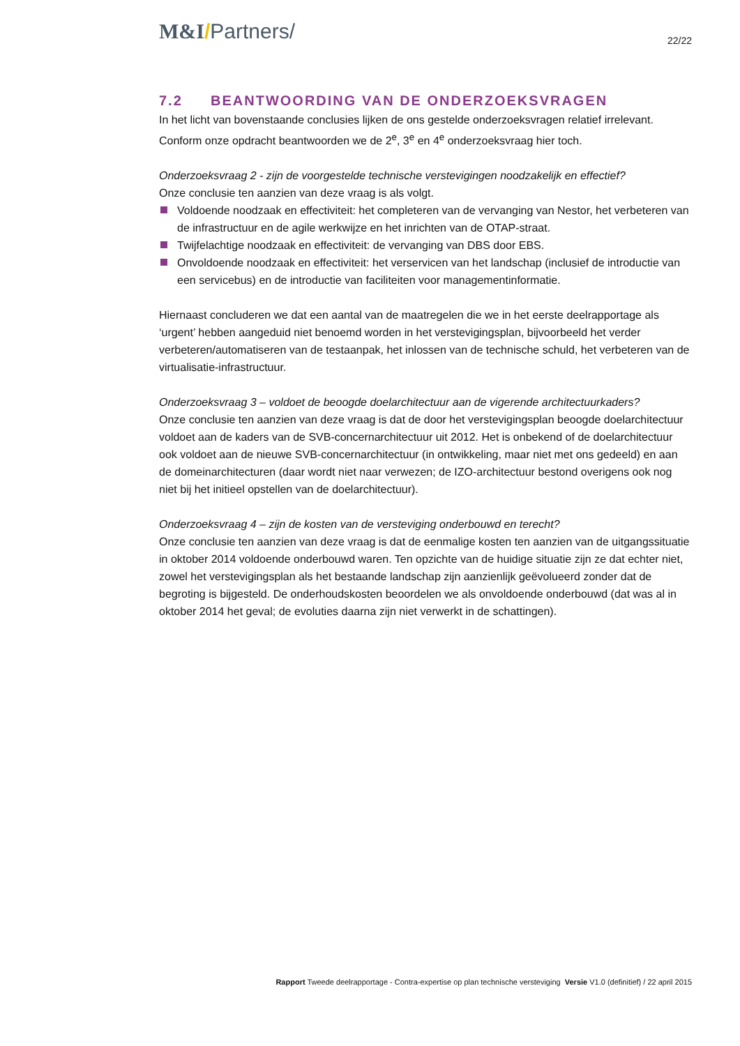M&I/Partners/
22/22
7.2 BEANTWOORDING VAN DE ONDERZOEKSVRAGEN
In het licht van bovenstaande conclusies lijken de ons gestelde onderzoeksvragen relatief irrelevant. Conform onze opdracht beantwoorden we de 2<sup>e</sup>, 3<sup>e</sup> en 4<sup>e</sup> onderzoeksvraag hier toch.
Onderzoeksvraag 2 - zijn de voorgestelde technische verstevigingen noodzakelijk en effectief?
Onze conclusie ten aanzien van deze vraag is als volgt.
Voldoende noodzaak en effectiviteit: het completeren van de vervanging van Nestor, het verbeteren van de infrastructuur en de agile werkwijze en het inrichten van de OTAP-straat.
Twijfelachtige noodzaak en effectiviteit: de vervanging van DBS door EBS.
Onvoldoende noodzaak en effectiviteit: het verservicen van het landschap (inclusief de introductie van een servicebus) en de introductie van faciliteiten voor managementinformatie.
Hiernaast concluderen we dat een aantal van de maatregelen die we in het eerste deelrapportage als ‘urgent’ hebben aangeduid niet benoemd worden in het verstevigingsplan, bijvoorbeeld het verder verbeteren/automatiseren van de testaanpak, het inlossen van de technische schuld, het verbeteren van de virtualisatie-infrastructuur.
Onderzoeksvraag 3 – voldoet de beoogde doelarchitectuur aan de vigerende architectuurkaders?
Onze conclusie ten aanzien van deze vraag is dat de door het verstevigingsplan beoogde doelarchitectuur voldoet aan de kaders van de SVB-concernarchitectuur uit 2012. Het is onbekend of de doelarchitectuur ook voldoet aan de nieuwe SVB-concernarchitectuur (in ontwikkeling, maar niet met ons gedeeld) en aan de domeinarchitecturen (daar wordt niet naar verwezen; de IZO-architectuur bestond overigens ook nog niet bij het initieel opstellen van de doelarchitectuur).
Onderzoeksvraag 4 – zijn de kosten van de versteviging onderbouwd en terecht?
Onze conclusie ten aanzien van deze vraag is dat de eenmalige kosten ten aanzien van de uitgangssituatie in oktober 2014 voldoende onderbouwd waren. Ten opzichte van de huidige situatie zijn ze dat echter niet, zowel het verstevigingsplan als het bestaande landschap zijn aanzienlijk geëvolueerd zonder dat de begroting is bijgesteld. De onderhoudskosten beoordelen we als onvoldoende onderbouwd (dat was al in oktober 2014 het geval; de evoluties daarna zijn niet verwerkt in de schattingen).
Rapport Tweede deelrapportage - Contra-expertise op plan technische versteviging Versie V1.0 (definitief) / 22 april 2015